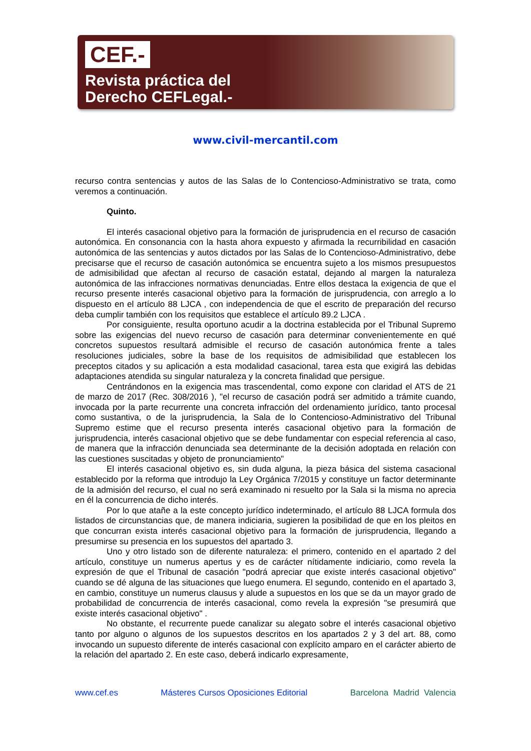CEF.-
Revista práctica del
Derecho CEFLegal.-
www.civil-mercantil.com
recurso contra sentencias y autos de las Salas de lo Contencioso-Administrativo se trata, como veremos a continuación.
Quinto.
El interés casacional objetivo para la formación de jurisprudencia en el recurso de casación autonómica. En consonancia con la hasta ahora expuesto y afirmada la recurribilidad en casación autonómica de las sentencias y autos dictados por las Salas de lo Contencioso-Administrativo, debe precisarse que el recurso de casación autonómica se encuentra sujeto a los mismos presupuestos de admisibilidad que afectan al recurso de casación estatal, dejando al margen la naturaleza autonómica de las infracciones normativas denunciadas. Entre ellos destaca la exigencia de que el recurso presente interés casacional objetivo para la formación de jurisprudencia, con arreglo a lo dispuesto en el artículo 88 LJCA , con independencia de que el escrito de preparación del recurso deba cumplir también con los requisitos que establece el artículo 89.2 LJCA .
Por consiguiente, resulta oportuno acudir a la doctrina establecida por el Tribunal Supremo sobre las exigencias del nuevo recurso de casación para determinar convenientemente en qué concretos supuestos resultará admisible el recurso de casación autonómica frente a tales resoluciones judiciales, sobre la base de los requisitos de admisibilidad que establecen los preceptos citados y su aplicación a esta modalidad casacional, tarea esta que exigirá las debidas adaptaciones atendida su singular naturaleza y la concreta finalidad que persigue.
Centrándonos en la exigencia mas trascendental, como expone con claridad el ATS de 21 de marzo de 2017 (Rec. 308/2016 ), "el recurso de casación podrá ser admitido a trámite cuando, invocada por la parte recurrente una concreta infracción del ordenamiento jurídico, tanto procesal como sustantiva, o de la jurisprudencia, la Sala de lo Contencioso-Administrativo del Tribunal Supremo estime que el recurso presenta interés casacional objetivo para la formación de jurisprudencia, interés casacional objetivo que se debe fundamentar con especial referencia al caso, de manera que la infracción denunciada sea determinante de la decisión adoptada en relación con las cuestiones suscitadas y objeto de pronunciamiento"
El interés casacional objetivo es, sin duda alguna, la pieza básica del sistema casacional establecido por la reforma que introdujo la Ley Orgánica 7/2015 y constituye un factor determinante de la admisión del recurso, el cual no será examinado ni resuelto por la Sala si la misma no aprecia en él la concurrencia de dicho interés.
Por lo que atañe a la este concepto jurídico indeterminado, el artículo 88 LJCA formula dos listados de circunstancias que, de manera indiciaria, sugieren la posibilidad de que en los pleitos en que concurran exista interés casacional objetivo para la formación de jurisprudencia, llegando a presumirse su presencia en los supuestos del apartado 3.
Uno y otro listado son de diferente naturaleza: el primero, contenido en el apartado 2 del artículo, constituye un numerus apertus y es de carácter nítidamente indiciario, como revela la expresión de que el Tribunal de casación "podrá apreciar que existe interés casacional objetivo" cuando se dé alguna de las situaciones que luego enumera. El segundo, contenido en el apartado 3, en cambio, constituye un numerus clausus y alude a supuestos en los que se da un mayor grado de probabilidad de concurrencia de interés casacional, como revela la expresión "se presumirá que existe interés casacional objetivo" .
No obstante, el recurrente puede canalizar su alegato sobre el interés casacional objetivo tanto por alguno o algunos de los supuestos descritos en los apartados 2 y 3 del art. 88, como invocando un supuesto diferente de interés casacional con explícito amparo en el carácter abierto de la relación del apartado 2. En este caso, deberá indicarlo expresamente,
www.cef.es Másteres Cursos Oposiciones Editorial Barcelona Madrid Valencia